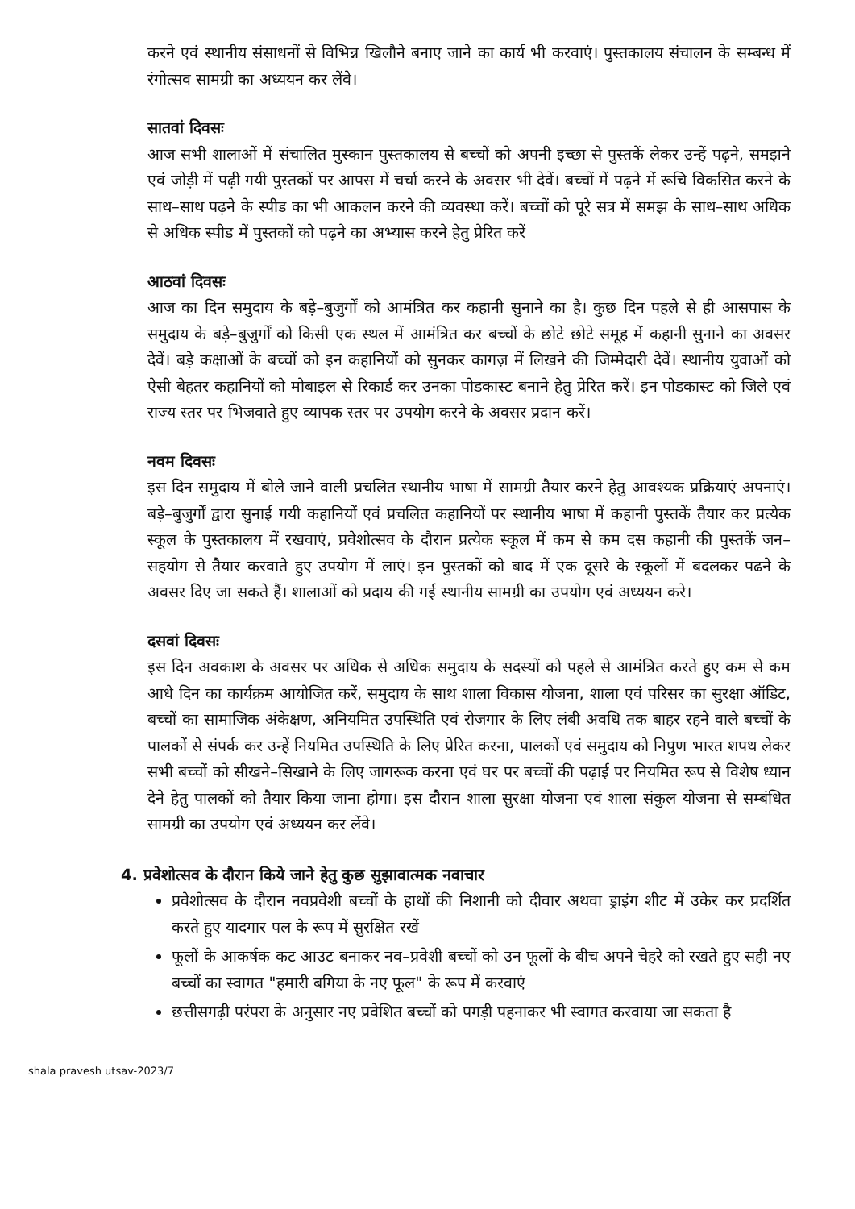करने एवं स्थानीय संसाधनों से विभिन्न खिलौने बनाए जाने का कार्य भी करवाएं। पुस्तकालय संचालन के सम्बन्ध में रंगोत्सव सामग्री का अध्ययन कर लेंवे।
सातवां दिवसः
आज सभी शालाओं में संचालित मुस्कान पुस्तकालय से बच्चों को अपनी इच्छा से पुस्तकें लेकर उन्हें पढ़ने, समझने एवं जोड़ी में पढ़ी गयी पुस्तकों पर आपस में चर्चा करने के अवसर भी देवें। बच्चों में पढ़ने में रूचि विकसित करने के साथ–साथ पढ़ने के स्पीड का भी आकलन करने की व्यवस्था करें। बच्चों को पूरे सत्र में समझ के साथ–साथ अधिक से अधिक स्पीड में पुस्तकों को पढ़ने का अभ्यास करने हेतु प्रेरित करें
आठवां दिवसः
आज का दिन समुदाय के बड़े–बुजुर्गों को आमंत्रित कर कहानी सुनाने का है। कुछ दिन पहले से ही आसपास के समुदाय के बड़े–बुजुर्गों को किसी एक स्थल में आमंत्रित कर बच्चों के छोटे छोटे समूह में कहानी सुनाने का अवसर देवें। बड़े कक्षाओं के बच्चों को इन कहानियों को सुनकर कागज़ में लिखने की जिम्मेदारी देवें। स्थानीय युवाओं को ऐसी बेहतर कहानियों को मोबाइल से रिकार्ड कर उनका पोडकास्ट बनाने हेतु प्रेरित करें। इन पोडकास्ट को जिले एवं राज्य स्तर पर भिजवाते हुए व्यापक स्तर पर उपयोग करने के अवसर प्रदान करें।
नवम दिवसः
इस दिन समुदाय में बोले जाने वाली प्रचलित स्थानीय भाषा में सामग्री तैयार करने हेतु आवश्यक प्रक्रियाएं अपनाएं। बड़े–बुजुर्गों द्वारा सुनाई गयी कहानियों एवं प्रचलित कहानियों पर स्थानीय भाषा में कहानी पुस्तकें तैयार कर प्रत्येक स्कूल के पुस्तकालय में रखवाएं, प्रवेशोत्सव के दौरान प्रत्येक स्कूल में कम से कम दस कहानी की पुस्तकें जन–सहयोग से तैयार करवाते हुए उपयोग में लाएं। इन पुस्तकों को बाद में एक दूसरे के स्कूलों में बदलकर पढने के अवसर दिए जा सकते हैं। शालाओं को प्रदाय की गई स्थानीय सामग्री का उपयोग एवं अध्ययन करे।
दसवां दिवसः
इस दिन अवकाश के अवसर पर अधिक से अधिक समुदाय के सदस्यों को पहले से आमंत्रित करते हुए कम से कम आधे दिन का कार्यक्रम आयोजित करें, समुदाय के साथ शाला विकास योजना, शाला एवं परिसर का सुरक्षा ऑडिट, बच्चों का सामाजिक अंकेक्षण, अनियमित उपस्थिति एवं रोजगार के लिए लंबी अवधि तक बाहर रहने वाले बच्चों के पालकों से संपर्क कर उन्हें नियमित उपस्थिति के लिए प्रेरित करना, पालकों एवं समुदाय को निपुण भारत शपथ लेकर सभी बच्चों को सीखने–सिखाने के लिए जागरूक करना एवं घर पर बच्चों की पढ़ाई पर नियमित रूप से विशेष ध्यान देने हेतु पालकों को तैयार किया जाना होगा। इस दौरान शाला सुरक्षा योजना एवं शाला संकुल योजना से सम्बंधित सामग्री का उपयोग एवं अध्ययन कर लेंवे।
4. प्रवेशोत्सव के दौरान किये जाने हेतु कुछ सुझावात्मक नवाचार
प्रवेशोत्सव के दौरान नवप्रवेशी बच्चों के हाथों की निशानी को दीवार अथवा ड्राइंग शीट में उकेर कर प्रदर्शित करते हुए यादगार पल के रूप में सुरक्षित रखें
फूलों के आकर्षक कट आउट बनाकर नव–प्रवेशी बच्चों को उन फूलों के बीच अपने चेहरे को रखते हुए सही नए बच्चों का स्वागत "हमारी बगिया के नए फूल" के रूप में करवाएं
छत्तीसगढ़ी परंपरा के अनुसार नए प्रवेशित बच्चों को पगड़ी पहनाकर भी स्वागत करवाया जा सकता है
shala pravesh utsav-2023/7